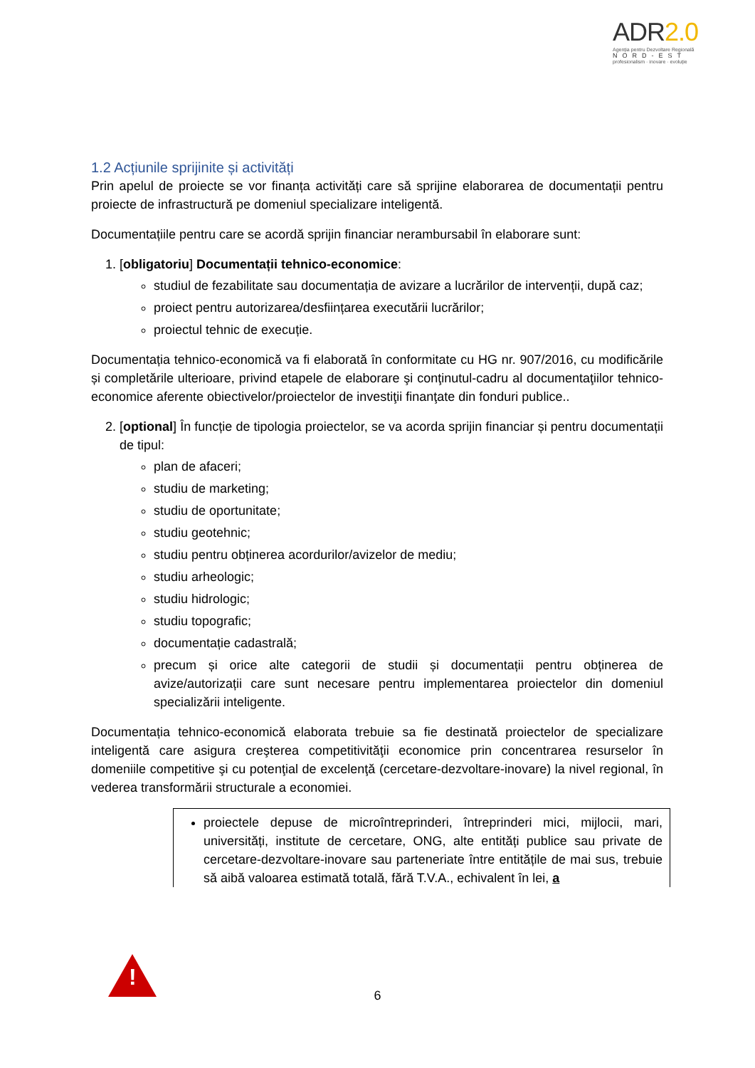ADR2.0
Agenția pentru Dezvoltare Regională
NORD-EST
profesionalism · inovare · evoluție
1.2 Acțiunile sprijinite și activități
Prin apelul de proiecte se vor finanța activități care să sprijine elaborarea de documentații pentru proiecte de infrastructură pe domeniul specializare inteligentă.
Documentațiile pentru care se acordă sprijin financiar nerambursabil în elaborare sunt:
1. [obligatoriu] Documentații tehnico-economice:
studiul de fezabilitate sau documentația de avizare a lucrărilor de intervenții, după caz;
proiect pentru autorizarea/desființarea executării lucrărilor;
proiectul tehnic de execuție.
Documentația tehnico-economică va fi elaborată în conformitate cu HG nr. 907/2016, cu modificările și completările ulterioare, privind etapele de elaborare şi conţinutul-cadru al documentaţiilor tehnico-economice aferente obiectivelor/proiectelor de investiţii finanţate din fonduri publice..
2. [optional] În funcție de tipologia proiectelor, se va acorda sprijin financiar și pentru documentații de tipul:
plan de afaceri;
studiu de marketing;
studiu de oportunitate;
studiu geotehnic;
studiu pentru obținerea acordurilor/avizelor de mediu;
studiu arheologic;
studiu hidrologic;
studiu topografic;
documentație cadastrală;
precum și orice alte categorii de studii și documentații pentru obținerea de avize/autorizații care sunt necesare pentru implementarea proiectelor din domeniul specializării inteligente.
Documentația tehnico-economică elaborata trebuie sa fie destinată proiectelor de specializare inteligentă care asigura creşterea competitivităţii economice prin concentrarea resurselor în domeniile competitive şi cu potenţial de excelenţă (cercetare-dezvoltare-inovare) la nivel regional, în vederea transformării structurale a economiei.
proiectele depuse de microîntreprinderi, întreprinderi mici, mijlocii, mari, universități, institute de cercetare, ONG, alte entități publice sau private de cercetare-dezvoltare-inovare sau parteneriate între entitățile de mai sus, trebuie să aibă valoarea estimată totală, fără T.V.A., echivalent în lei, a
!
6